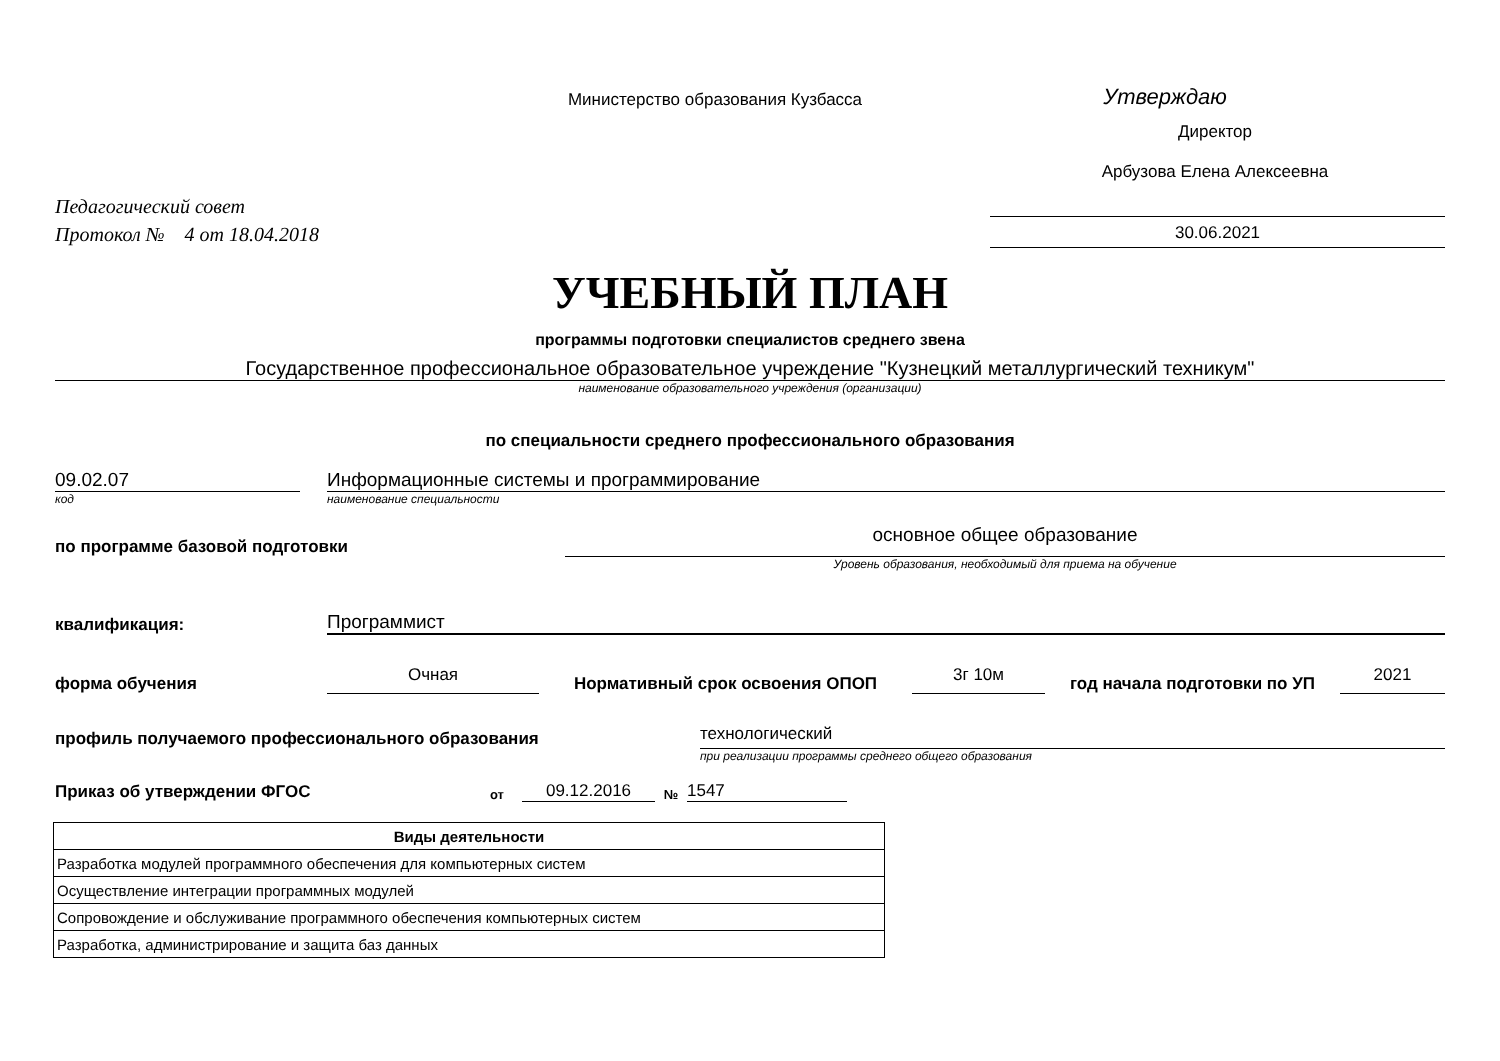Министерство образования Кузбасса
Утверждаю
Директор
Арбузова Елена Алексеевна
Педагогический совет
Протокол № 4 от 18.04.2018
30.06.2021
УЧЕБНЫЙ ПЛАН
программы подготовки специалистов среднего звена
Государственное профессиональное образовательное учреждение "Кузнецкий металлургический техникум"
наименование образовательного учреждения (организации)
по специальности среднего профессионального образования
09.02.07
Информационные системы и программирование
код
наименование специальности
по программе базовой подготовки
основное общее образование
Уровень образования, необходимый для приема на обучение
квалификация:
Программист
форма обучения
Очная
Нормативный срок освоения ОПОП
3г 10м
год начала подготовки по УП
2021
профиль получаемого профессионального образования
технологический
при реализации программы среднего общего образования
Приказ об утверждении ФГОС
от
09.12.2016
№
1547
| Виды деятельности |
| --- |
| Разработка модулей программного обеспечения для компьютерных систем |
| Осуществление интеграции программных модулей |
| Сопровождение и обслуживание программного обеспечения компьютерных систем |
| Разработка, администрирование и защита баз данных |